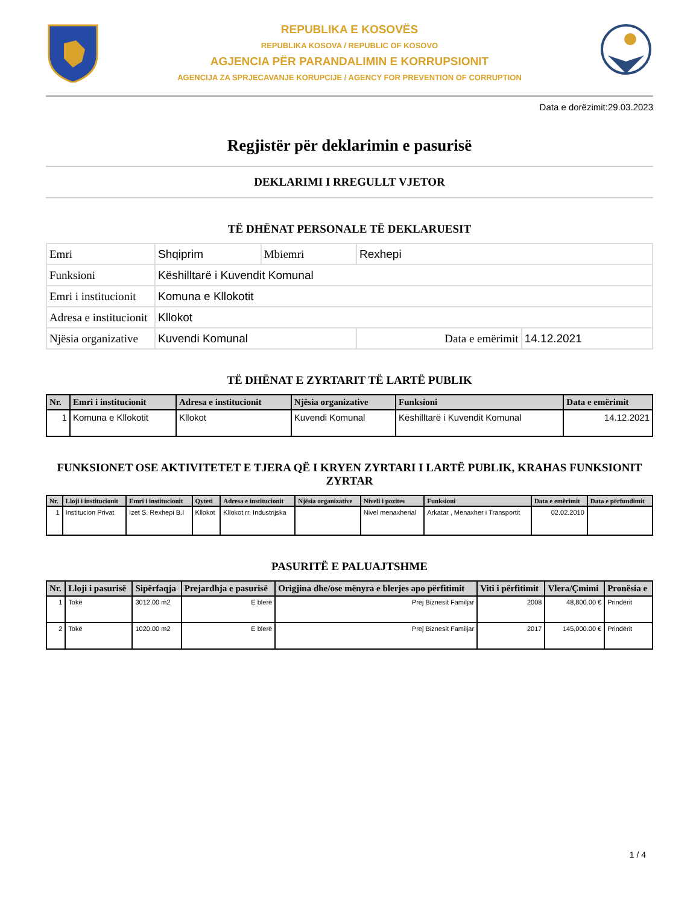REPUBLIKA E KOSOVËS
REPUBLIKA KOSOVA / REPUBLIC OF KOSOVO
AGJENCIA PËR PARANDALIMIN E KORRUPSIONIT
AGENCIJA ZA SPRJECAVANJE KORUPCIJE / AGENCY FOR PREVENTION OF CORRUPTION
Data e dorëzimit:29.03.2023
Regjistër për deklarimin e pasurisë
DEKLARIMI I RREGULLT VJETOR
TË DHËNAT PERSONALE TË DEKLARUESIT
| Emri | Shqiprim | Mbiemri | Rexhepi | |
| Funksioni | Këshilltarë i Kuvendit Komunal | | | |
| Emri i institucionit | Komuna e Kllokotit | | | |
| Adresa e institucionit | Kllokot | | | |
| Njësia organizative | Kuvendi Komunal | | Data e emërimit | 14.12.2021 |
TË DHËNAT E ZYRTARIT TË LARTË PUBLIK
| Nr. | Emri i institucionit | Adresa e institucionit | Njësia organizative | Funksioni | Data e emërimit |
| --- | --- | --- | --- | --- | --- |
| 1 | Komuna e Kllokotit | Kllokot | Kuvendi Komunal | Këshilltarë i Kuvendit Komunal | 14.12.2021 |
FUNKSIONET OSE AKTIVITETET E TJERA QË I KRYEN ZYRTARI I LARTË PUBLIK, KRAHAS FUNKSIONIT ZYRTAR
| Nr. | Lloji i institucionit | Emri i institucionit | Qyteti | Adresa e institucionit | Njësia organizative | Niveli i pozites | Funksioni | Data e emërimit | Data e përfundimit |
| --- | --- | --- | --- | --- | --- | --- | --- | --- | --- |
| 1 | Institucion Privat | Izet S. Rexhepi B.I | Kllokot | Kllokot rr. Industrijska | | Nivel menaxherial | Arkatar , Menaxher i Transportit | 02.02.2010 | |
PASURITË E PALUAJTSHME
| Nr. | Lloji i pasurisë | Sipërfaqja | Prejardhja e pasurisë | Origjina dhe/ose mënyra e blerjes apo përfitimit | Viti i përfitimit | Vlera/Çmimi | Pronësia e |
| --- | --- | --- | --- | --- | --- | --- | --- |
| 1 | Tokë | 3012.00 m2 | E blerë | Prej Biznesit Familjar | 2008 | 48,800.00 € | Prindërit |
| 2 | Tokë | 1020.00 m2 | E blerë | Prej Biznesit Familjar | 2017 | 145,000.00 € | Prindërit |
1 / 4